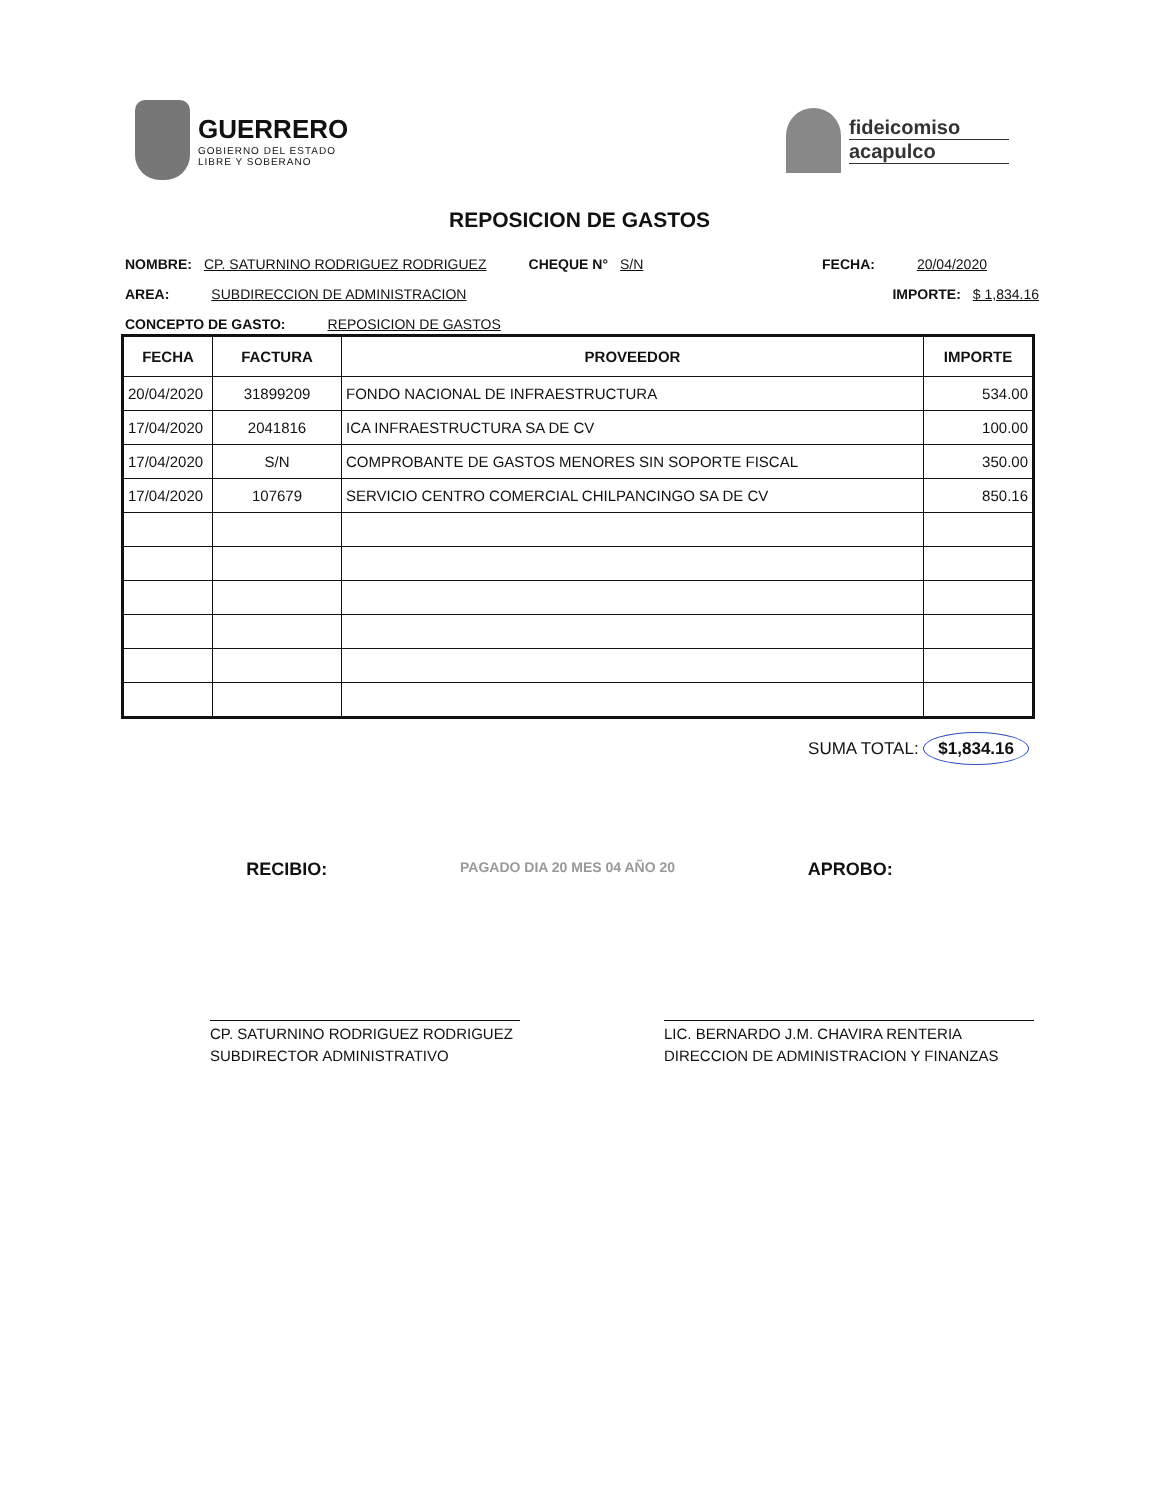GUERRERO
GOBIERNO DEL ESTADO
LIBRE Y SOBERANO
fideicomiso
acapulco
REPOSICION DE GASTOS
NOMBRE: CP. SATURNINO RODRIGUEZ RODRIGUEZ CHEQUE N° S/N FECHA: 20/04/2020
AREA: SUBDIRECCION DE ADMINISTRACION IMPORTE: $ 1,834.16
CONCEPTO DE GASTO: REPOSICION DE GASTOS
| FECHA | FACTURA | PROVEEDOR | IMPORTE |
| --- | --- | --- | --- |
| 20/04/2020 | 31899209 | FONDO NACIONAL DE INFRAESTRUCTURA | 534.00 |
| 17/04/2020 | 2041816 | ICA INFRAESTRUCTURA SA DE CV | 100.00 |
| 17/04/2020 | S/N | COMPROBANTE DE GASTOS MENORES SIN SOPORTE FISCAL | 350.00 |
| 17/04/2020 | 107679 | SERVICIO CENTRO COMERCIAL CHILPANCINGO SA DE CV | 850.16 |
SUMA TOTAL: $1,834.16
RECIBIO: PAGADO DIA 20 MES 04 AÑO 20 APROBO:
CP. SATURNINO RODRIGUEZ RODRIGUEZ
SUBDIRECTOR ADMINISTRATIVO
LIC. BERNARDO J.M. CHAVIRA RENTERIA
DIRECCION DE ADMINISTRACION Y FINANZAS